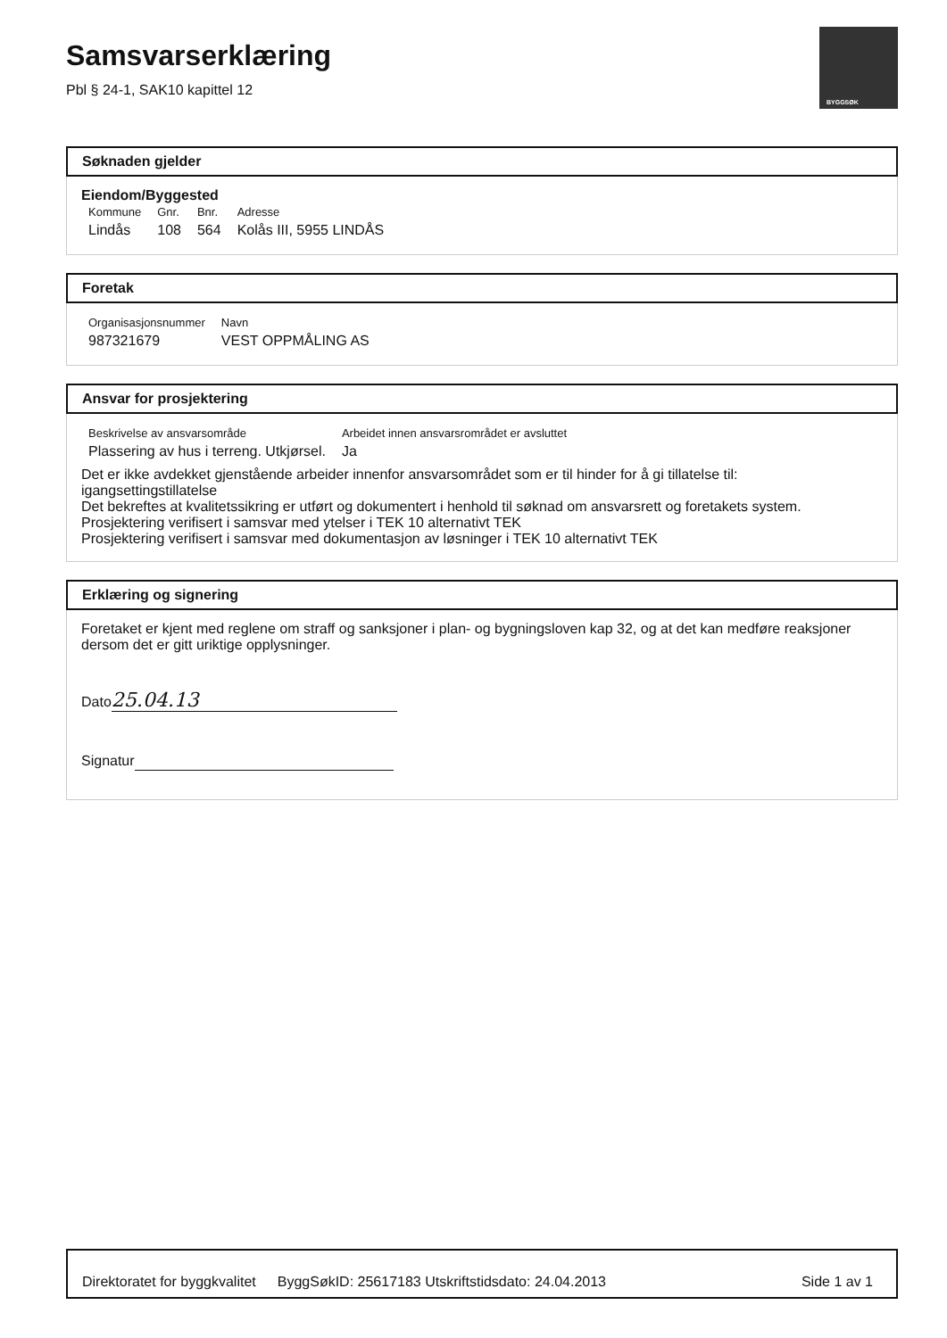Samsvarserklæring
Pbl § 24-1, SAK10 kapittel 12
BYGGSØK
Søknaden gjelder
Eiendom/Byggested
| Kommune | Gnr. | Bnr. | Adresse |
| Lindås | 108 | 564 | Kolås III, 5955 LINDÅS |
Foretak
| Organisasjonsnummer | Navn |
| 987321679 | VEST OPPMÅLING AS |
Ansvar for prosjektering
| Beskrivelse av ansvarsområde | Arbeidet innen ansvarsrområdet er avsluttet |
| Plassering av hus i terreng. Utkjørsel. | Ja |
Det er ikke avdekket gjenstående arbeider innenfor ansvarsområdet som er til hinder for å gi tillatelse til:
igangsettingstillatelse
Det bekreftes at kvalitetssikring er utført og dokumentert i henhold til søknad om ansvarsrett og foretakets system.
Prosjektering verifisert i samsvar med ytelser i TEK 10 alternativt TEK
Prosjektering verifisert i samsvar med dokumentasjon av løsninger i TEK 10 alternativt TEK
Erklæring og signering
Foretaket er kjent med reglene om straff og sanksjoner i plan- og bygningsloven kap 32, og at det kan medføre reaksjoner dersom det er gitt uriktige opplysninger.
Dato 25.04.13
Signatur
Direktoratet for byggkvalitet ByggSøkID: 25617183 Utskriftstidsdato: 24.04.2013 Side 1 av 1